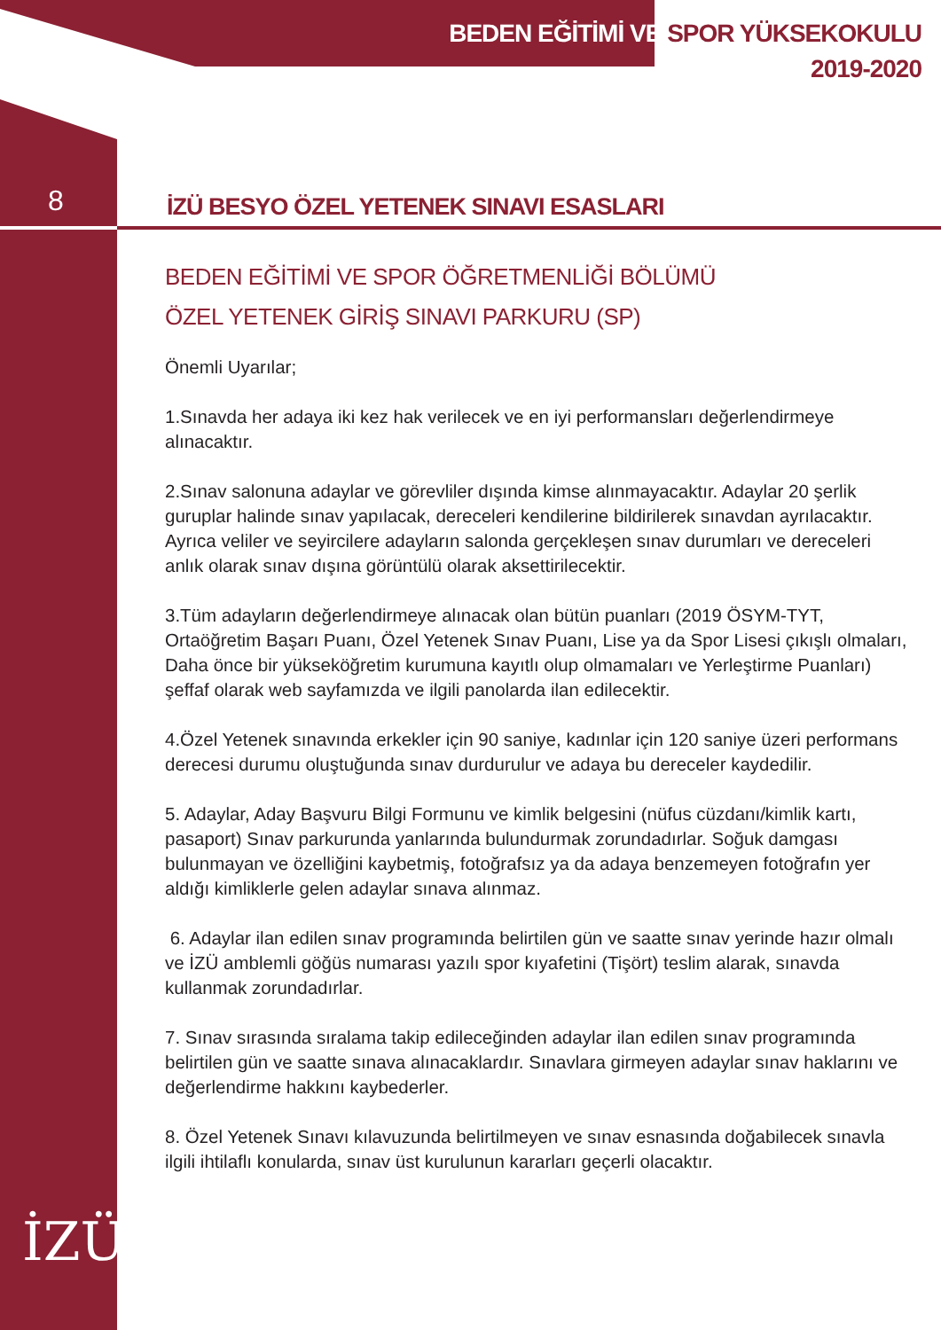BEDEN EĞİTİMİ VE SPOR YÜKSEKOKULU
2019-2020
8
İZÜ BESYO ÖZEL YETENEK SINAVI ESASLARI
BEDEN EĞİTİMİ VE SPOR ÖĞRETMENLİĞİ BÖLÜMÜ
ÖZEL YETENEK GİRİŞ SINAVI PARKURU (SP)
Önemli Uyarılar;
1.Sınavda her adaya iki kez hak verilecek ve en iyi performansları değerlendirmeye alınacaktır.
2.Sınav salonuna adaylar ve görevliler dışında kimse alınmayacaktır. Adaylar 20 şerlik guruplar halinde sınav yapılacak, dereceleri kendilerine bildirilerek sınavdan ayrılacaktır. Ayrıca veliler ve seyircilere adayların salonda gerçekleşen sınav durumları ve dereceleri anlık olarak sınav dışına görüntülü olarak aksettirilecektir.
3.Tüm adayların değerlendirmeye alınacak olan bütün puanları (2019 ÖSYM-TYT, Ortaöğretim Başarı Puanı, Özel Yetenek Sınav Puanı, Lise ya da Spor Lisesi çıkışlı olmaları, Daha önce bir yükseköğretim kurumuna kayıtlı olup olmamaları ve Yerleştirme Puanları) şeffaf olarak web sayfamızda ve ilgili panolarda ilan edilecektir.
4.Özel Yetenek sınavında erkekler için 90 saniye, kadınlar için 120 saniye üzeri performans derecesi durumu oluştuğunda sınav durdurulur ve adaya bu dereceler kaydedilir.
5. Adaylar, Aday Başvuru Bilgi Formunu ve kimlik belgesini (nüfus cüzdanı/kimlik kartı, pasaport) Sınav parkurunda yanlarında bulundurmak zorundadırlar. Soğuk damgası bulunmayan ve özelliğini kaybetmiş, fotoğrafsız ya da adaya benzemeyen fotoğrafın yer aldığı kimliklerle gelen adaylar sınava alınmaz.
6. Adaylar ilan edilen sınav programında belirtilen gün ve saatte sınav yerinde hazır olmalı ve İZÜ amblemli göğüs numarası yazılı spor kıyafetini (Tişört) teslim alarak, sınavda kullanmak zorundadırlar.
7. Sınav sırasında sıralama takip edileceğinden adaylar ilan edilen sınav programında belirtilen gün ve saatte sınava alınacaklardır. Sınavlara girmeyen adaylar sınav haklarını ve değerlendirme hakkını kaybederler.
8. Özel Yetenek Sınavı kılavuzunda belirtilmeyen ve sınav esnasında doğabilecek sınavla ilgili ihtilaflı konularda, sınav üst kurulunun kararları geçerli olacaktır.
İZÜ